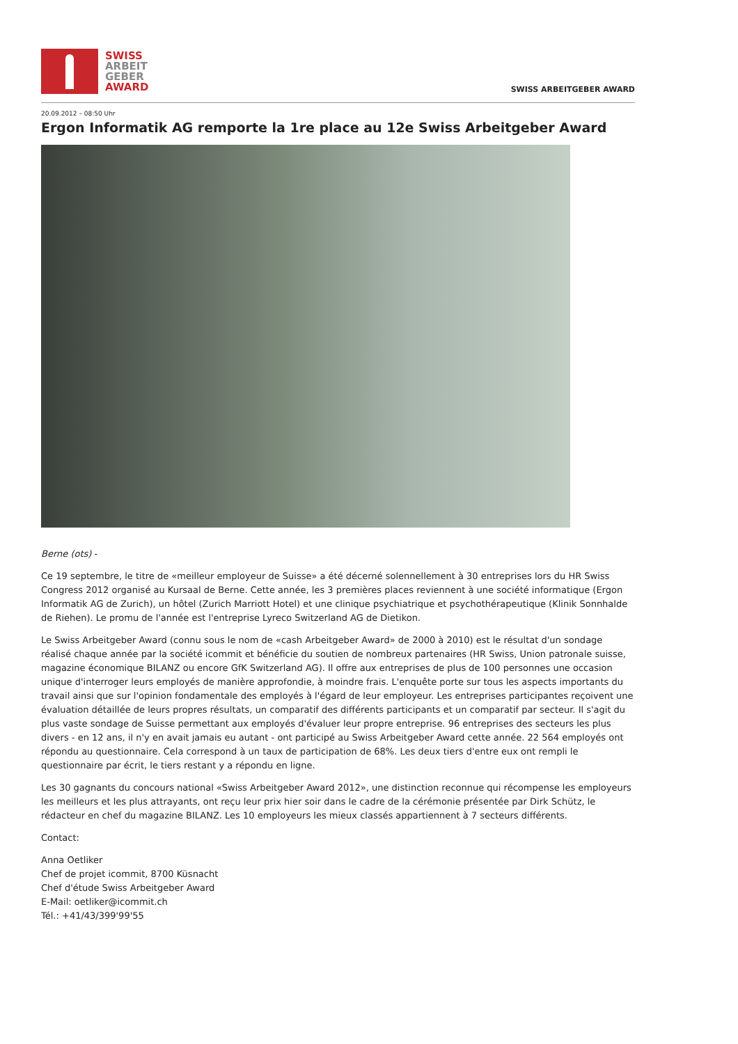SWISS
ARBEIT
GEBER
AWARD
SWISS ARBEITGEBER AWARD
20.09.2012 – 08:50 Uhr
Ergon Informatik AG remporte la 1re place au 12e Swiss Arbeitgeber Award
Berne (ots) -
Ce 19 septembre, le titre de «meilleur employeur de Suisse» a été décerné solennellement à 30 entreprises lors du HR Swiss Congress 2012 organisé au Kursaal de Berne. Cette année, les 3 premières places reviennent à une société informatique (Ergon Informatik AG de Zurich), un hôtel (Zurich Marriott Hotel) et une clinique psychiatrique et psychothérapeutique (Klinik Sonnhalde de Riehen). Le promu de l'année est l'entreprise Lyreco Switzerland AG de Dietikon.
Le Swiss Arbeitgeber Award (connu sous le nom de «cash Arbeitgeber Award» de 2000 à 2010) est le résultat d'un sondage réalisé chaque année par la société icommit et bénéficie du soutien de nombreux partenaires (HR Swiss, Union patronale suisse, magazine économique BILANZ ou encore GfK Switzerland AG). Il offre aux entreprises de plus de 100 personnes une occasion unique d'interroger leurs employés de manière approfondie, à moindre frais. L'enquête porte sur tous les aspects importants du travail ainsi que sur l'opinion fondamentale des employés à l'égard de leur employeur. Les entreprises participantes reçoivent une évaluation détaillée de leurs propres résultats, un comparatif des différents participants et un comparatif par secteur. Il s'agit du plus vaste sondage de Suisse permettant aux employés d'évaluer leur propre entreprise. 96 entreprises des secteurs les plus divers - en 12 ans, il n'y en avait jamais eu autant - ont participé au Swiss Arbeitgeber Award cette année. 22 564 employés ont répondu au questionnaire. Cela correspond à un taux de participation de 68%. Les deux tiers d'entre eux ont rempli le questionnaire par écrit, le tiers restant y a répondu en ligne.
Les 30 gagnants du concours national «Swiss Arbeitgeber Award 2012», une distinction reconnue qui récompense les employeurs les meilleurs et les plus attrayants, ont reçu leur prix hier soir dans le cadre de la cérémonie présentée par Dirk Schütz, le rédacteur en chef du magazine BILANZ. Les 10 employeurs les mieux classés appartiennent à 7 secteurs différents.
Contact:
Anna Oetliker
Chef de projet icommit, 8700 Küsnacht
Chef d'étude Swiss Arbeitgeber Award
E-Mail: oetliker@icommit.ch
Tél.: +41/43/399'99'55